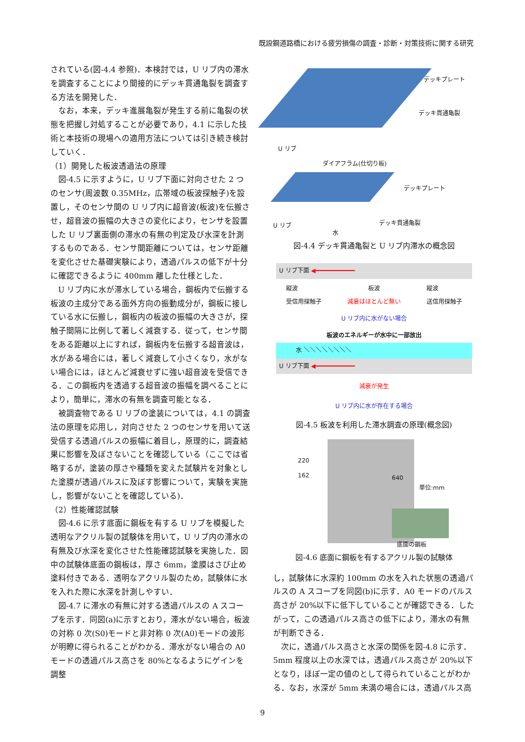既設鋼道路橋における疲労損傷の調査・診断・対策技術に関する研究
されている(図-4.4 参照)．本検討では，U リブ内の滞水を調査することにより間接的にデッキ貫通亀裂を調査する方法を開発した．
なお，本来，デッキ進展亀裂が発生する前に亀裂の状態を把握し対処することが必要であり，4.1 に示した技術と本技術の現場への適用方法については引き続き検討していく．
（1）開発した板波透過法の原理
図-4.5 に示すように，U リブ下面に対向させた 2 つのセンサ(周波数 0.35MHz，広帯域の板波探触子)を設置し，そのセンサ間の U リブ内に超音波(板波)を伝搬させ，超音波の振幅の大きさの変化により，センサを設置した U リブ裏面側の滞水の有無の判定及び水深を計測するものである．センサ間距離については，センサ距離を変化させた基礎実験により，透過パルスの低下が十分に確認できるように 400mm 離した仕様とした．
U リブ内に水が滞水している場合，鋼板内で伝搬する板波の主成分である面外方向の振動成分が，鋼板に接している水に伝搬し，鋼板内の板波の振幅の大きさが，探触子間隔に比例して著しく減衰する．従って，センサ間をある距離以上にすれば，鋼板内を伝搬する超音波は，水がある場合には，著しく減衰して小さくなり，水がない場合には，ほとんど減衰せずに強い超音波を受信できる．この鋼板内を透過する超音波の振幅を調べることにより，簡単に，滞水の有無を調査可能となる．
被調査物である U リブの塗装については，4.1 の調査法の原理を応用し，対向させた 2 つのセンサを用いて送受信する透過パルスの振幅に着目し，原理的に，調査結果に影響を及ぼさないことを確認している（ここでは省略するが，塗装の厚さや種類を変えた試験片を対象とした塗膜が透過パルスに及ぼす影響について，実験を実施し，影響がないことを確認している)．
（2）性能確認試験
図-4.6 に示す底面に鋼板を有する U リブを模擬した透明なアクリル製の試験体を用いて，U リブ内の滞水の有無及び水深を変化させた性能確認試験を実施した．図中の試験体底面の鋼板は，厚さ 6mm，塗膜はさび止め塗料付きである．透明なアクリル製のため，試験体に水を入れた際に水深を計測しやすい．
図-4.7 に滞水の有無に対する透過パルスの A スコープを示す．同図(a)に示すとおり，滞水がない場合，板波の対称 0 次(S0)モードと非対称 0 次(A0)モードの波形が明瞭に得られることがわかる．滞水がない場合の A0 モードの透過パルス高さを 80%となるようにゲインを調整
デッキプレート
デッキ貫通亀裂
U リブ
ダイアフラム(仕切り板)
デッキプレート
デッキ貫通亀裂 U リブ
水
図-4.4 デッキ貫通亀裂と U リブ内滞水の概念図
U リブ下面 ◀━━━━━━━━━━━
縦波
受信用探触子 板波
減衰はほとんど無い 縦波
送信用探触子
U リブ内に水がない場合
板波のエネルギーが水中に一部放出
水 ＼＼＼＼＼＼＼＼
U リブ下面 ◀━━━━━━━━━━━
減衰が発生
U リブ内に水が存在する場合
図-4.5 板波を利用した滞水調査の原理(概念図)
220
162 640
単位:mm
底面の鋼板
図-4.6 底面に鋼板を有するアクリル製の試験体
し，試験体に水深約 100mm の水を入れた状態の透過パルスの A スコープを同図(b)に示す．A0 モードのパルス高さが 20%以下に低下していることが確認できる．したがって，この透過パルス高さの低下により，滞水の有無が判断できる．
次に，透過パルス高さと水深の関係を図-4.8 に示す．5mm 程度以上の水深では，透過パルス高さが 20%以下となり，ほぼ一定の値のとして得られていることがわかる．なお，水深が 5mm 未満の場合には，透過パルス高
9